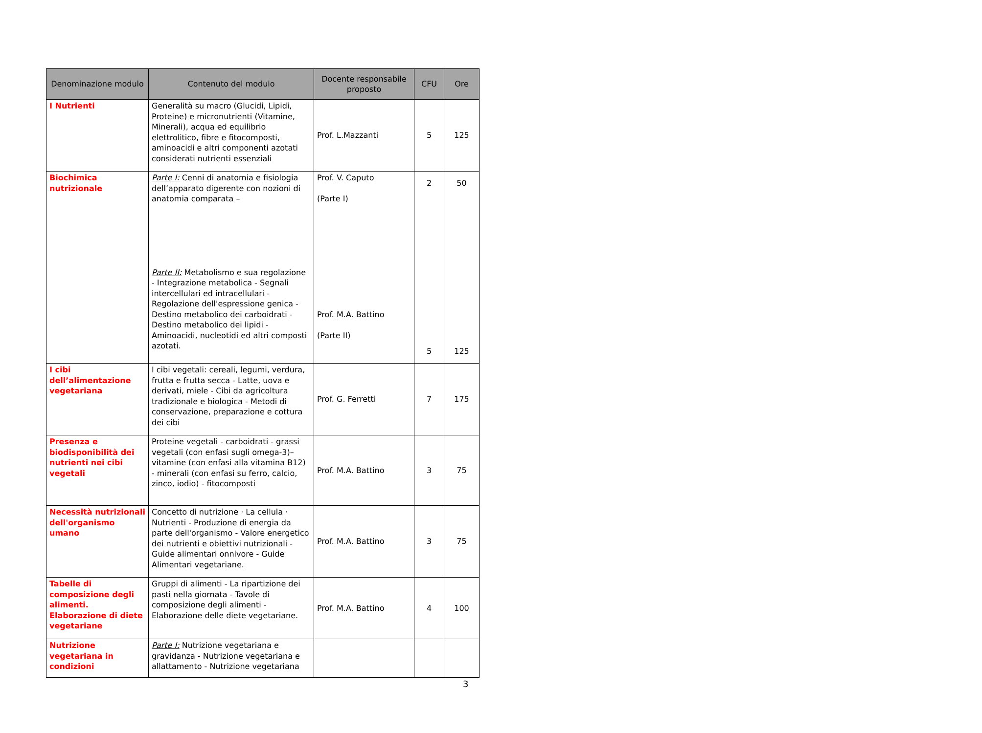| Denominazione modulo | Contenuto del modulo | Docente responsabile proposto | CFU | Ore |
| --- | --- | --- | --- | --- |
| I Nutrienti | Generalità su macro (Glucidi, Lipidi, Proteine) e micronutrienti (Vitamine, Minerali), acqua ed equilibrio elettrolitico, fibre e fitocomposti, aminoacidi e altri componenti azotati considerati nutrienti essenziali | Prof. L.Mazzanti | 5 | 125 |
| Biochimica nutrizionale | Parte I: Cenni di anatomia e fisiologia dell’apparato digerente con nozioni di anatomia comparata – Parte II: Metabolismo e sua regolazione - Integrazione metabolica - Segnali intercellulari ed intracellulari - Regolazione dell'espressione genica - Destino metabolico dei carboidrati - Destino metabolico dei lipidi - Aminoacidi, nucleotidi ed altri composti azotati. | Prof. V. Caputo (Parte I) Prof. M.A. Battino (Parte II) | 2 5 | 50 125 |
| I cibi dell’alimentazione vegetariana | I cibi vegetali: cereali, legumi, verdura, frutta e frutta secca - Latte, uova e derivati, miele - Cibi da agricoltura tradizionale e biologica - Metodi di conservazione, preparazione e cottura dei cibi | Prof. G. Ferretti | 7 | 175 |
| Presenza e biodisponibilità dei nutrienti nei cibi vegetali | Proteine vegetali - carboidrati - grassi vegetali (con enfasi sugli omega-3)– vitamine (con enfasi alla vitamina B12) - minerali (con enfasi su ferro, calcio, zinco, iodio) - fitocomposti | Prof. M.A. Battino | 3 | 75 |
| Necessità nutrizionali dell'organismo umano | Concetto di nutrizione · La cellula · Nutrienti - Produzione di energia da parte dell'organismo - Valore energetico dei nutrienti e obiettivi nutrizionali - Guide alimentari onnivore - Guide Alimentari vegetariane. | Prof. M.A. Battino | 3 | 75 |
| Tabelle di composizione degli alimenti. Elaborazione di diete vegetariane | Gruppi di alimenti - La ripartizione dei pasti nella giornata - Tavole di composizione degli alimenti - Elaborazione delle diete vegetariane. | Prof. M.A. Battino | 4 | 100 |
| Nutrizione vegetariana in condizioni | Parte I: Nutrizione vegetariana e gravidanza - Nutrizione vegetariana e allattamento - Nutrizione vegetariana | | | |
3